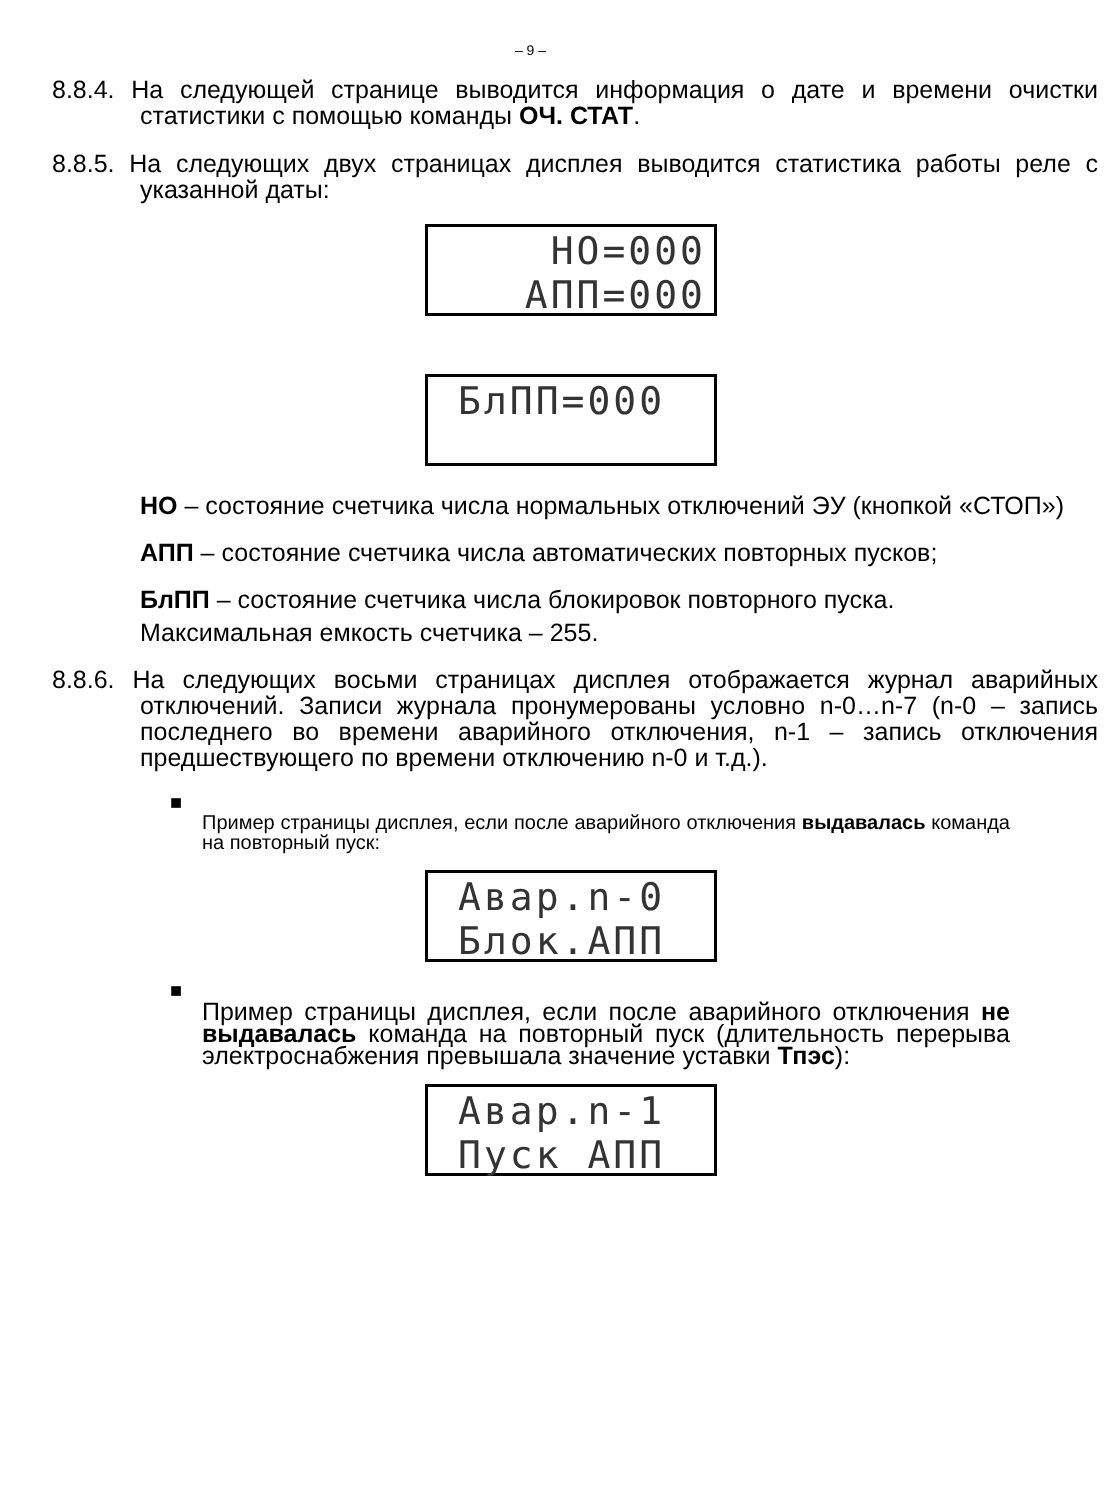– 9 –
8.8.4. На следующей странице выводится информация о дате и времени очистки статистики с помощью команды ОЧ. СТАТ.
8.8.5. На следующих двух страницах дисплея выводится статистика работы реле с указанной даты:
НО=000 АПП=000
БлПП=000
НО – состояние счетчика числа нормальных отключений ЭУ (кнопкой «СТОП»)
АПП – состояние счетчика числа автоматических повторных пусков;
БлПП – состояние счетчика числа блокировок повторного пуска.
Максимальная емкость счетчика – 255.
8.8.6. На следующих восьми страницах дисплея отображается журнал аварийных отключений. Записи журнала пронумерованы условно n-0…n-7 (n-0 – запись последнего во времени аварийного отключения, n-1 – запись отключения предшествующего по времени отключению n-0 и т.д.).
■
Пример страницы дисплея, если после аварийного отключения выдавалась команда на повторный пуск:
Авар.n-0 Блок.АПП
■
Пример страницы дисплея, если после аварийного отключения не выдавалась команда на повторный пуск (длительность перерыва электроснабжения превышала значение уставки Тпэс):
Авар.n-1 Пуск АПП